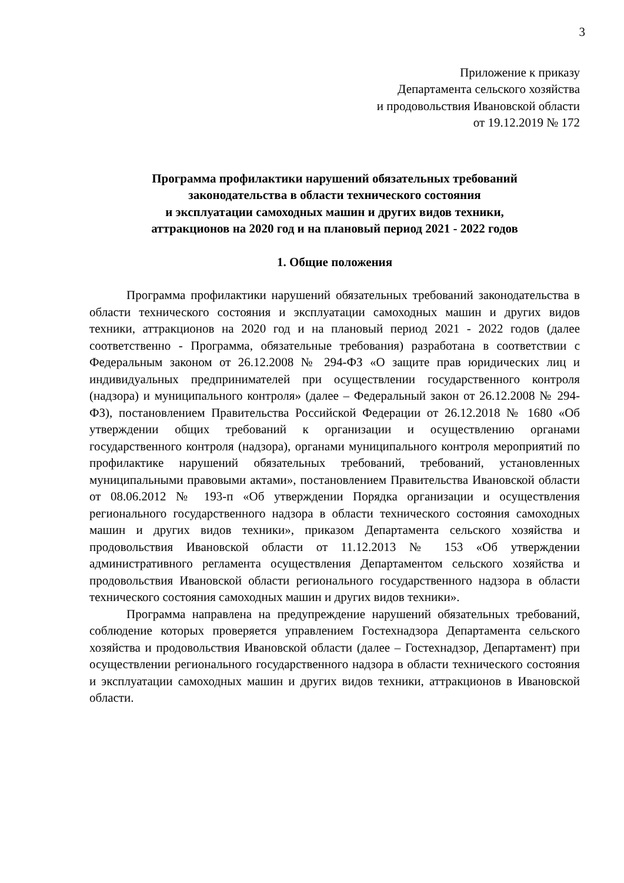3
Приложение к приказу
Департамента сельского хозяйства
и продовольствия Ивановской области
от 19.12.2019 № 172
Программа профилактики нарушений обязательных требований
законодательства в области технического состояния
и эксплуатации самоходных машин и других видов техники,
аттракционов на 2020 год и на плановый период 2021 - 2022 годов
1. Общие положения
Программа профилактики нарушений обязательных требований законодательства в области технического состояния и эксплуатации самоходных машин и других видов техники, аттракционов на 2020 год и на плановый период 2021 - 2022 годов (далее соответственно - Программа, обязательные требования) разработана в соответствии с Федеральным законом от 26.12.2008 № 294-ФЗ «О защите прав юридических лиц и индивидуальных предпринимателей при осуществлении государственного контроля (надзора) и муниципального контроля» (далее – Федеральный закон от 26.12.2008 № 294-ФЗ), постановлением Правительства Российской Федерации от 26.12.2018 № 1680 «Об утверждении общих требований к организации и осуществлению органами государственного контроля (надзора), органами муниципального контроля мероприятий по профилактике нарушений обязательных требований, требований, установленных муниципальными правовыми актами», постановлением Правительства Ивановской области от 08.06.2012 № 193-п «Об утверждении Порядка организации и осуществления регионального государственного надзора в области технического состояния самоходных машин и других видов техники», приказом Департамента сельского хозяйства и продовольствия Ивановской области от 11.12.2013 № 153 «Об утверждении административного регламента осуществления Департаментом сельского хозяйства и продовольствия Ивановской области регионального государственного надзора в области технического состояния самоходных машин и других видов техники».
Программа направлена на предупреждение нарушений обязательных требований, соблюдение которых проверяется управлением Гостехнадзора Департамента сельского хозяйства и продовольствия Ивановской области (далее – Гостехнадзор, Департамент) при осуществлении регионального государственного надзора в области технического состояния и эксплуатации самоходных машин и других видов техники, аттракционов в Ивановской области.